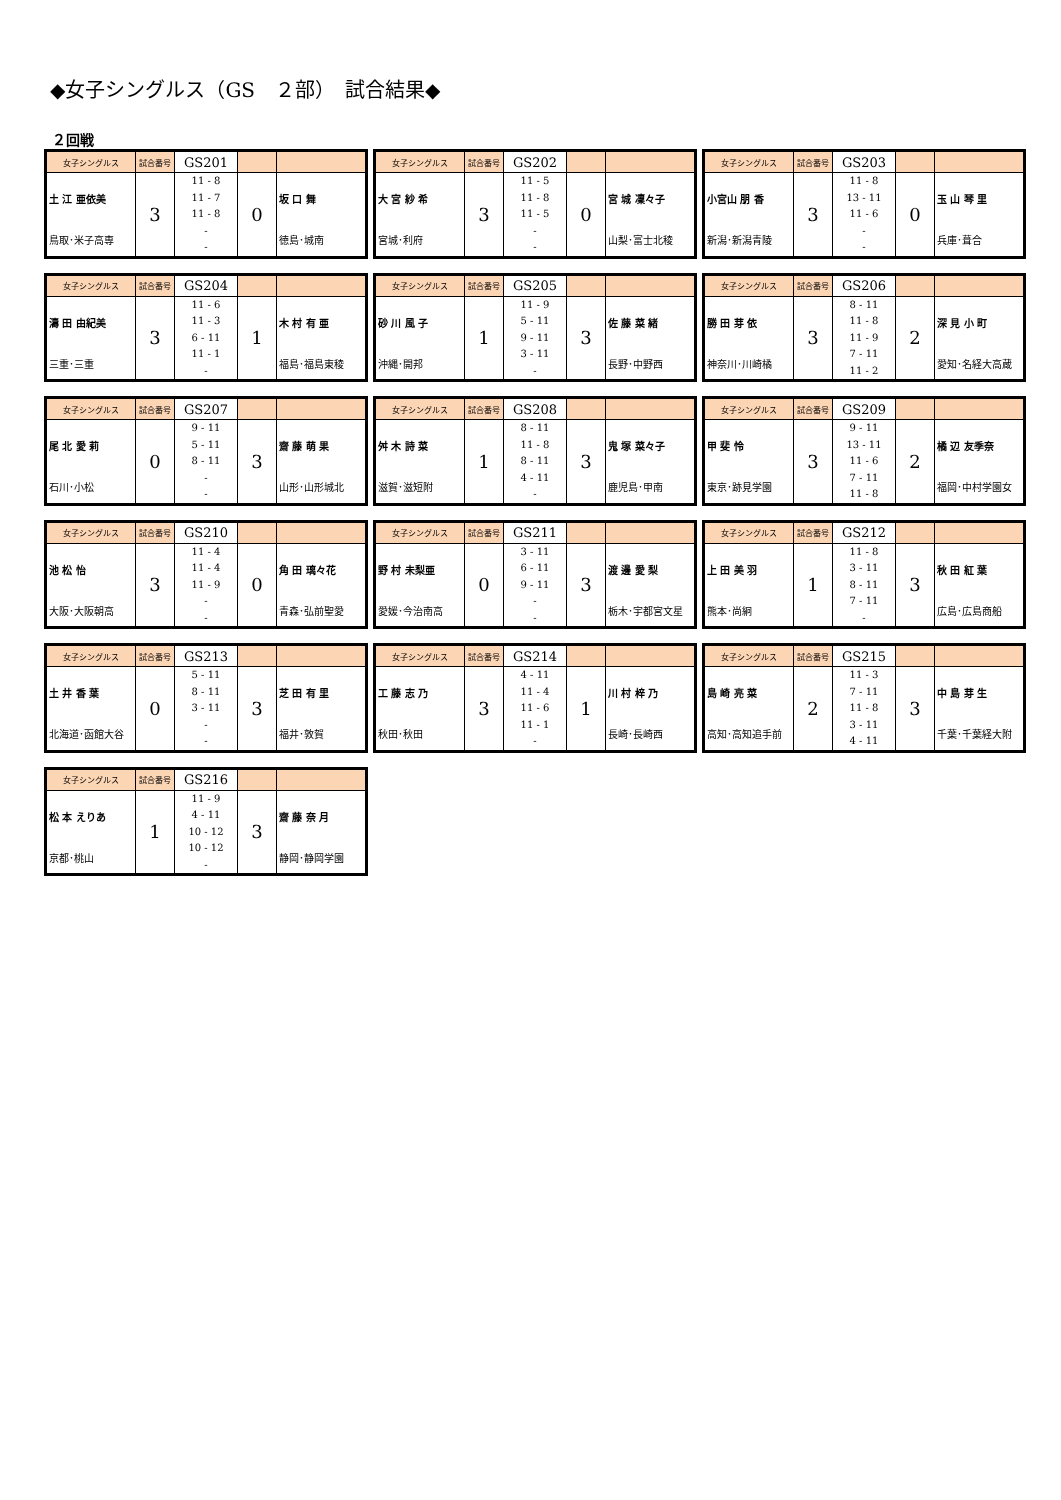◆女子シングルス（GS　２部）　試合結果◆
２回戦
| 女子シングルス | 試合番号 | GS201 | | |
| 土 江 亜依美 鳥取･米子高専 | 3 | 11 - 8 11 - 7 11 - 8 - - | 0 | 坂 口 舞 徳島･城南 |
| 女子シングルス | 試合番号 | GS202 | | |
| 大 宮 紗 希 宮城･利府 | 3 | 11 - 5 11 - 8 11 - 5 - - | 0 | 宮 城 凜々子 山梨･富士北稜 |
| 女子シングルス | 試合番号 | GS203 | | |
| 小宮山 朋 香 新潟･新潟青陵 | 3 | 11 - 8 13 - 11 11 - 6 - - | 0 | 玉 山 琴 里 兵庫･葺合 |
| 女子シングルス | 試合番号 | GS204 | | |
| 濤 田 由紀美 三重･三重 | 3 | 11 - 6 11 - 3 6 - 11 11 - 1 - | 1 | 木 村 有 亜 福島･福島東稜 |
| 女子シングルス | 試合番号 | GS205 | | |
| 砂 川 風 子 沖縄･開邦 | 1 | 11 - 9 5 - 11 9 - 11 3 - 11 - | 3 | 佐 藤 菜 緒 長野･中野西 |
| 女子シングルス | 試合番号 | GS206 | | |
| 勝 田 芽 依 神奈川･川崎橘 | 3 | 8 - 11 11 - 8 11 - 9 7 - 11 11 - 2 | 2 | 深 見 小 町 愛知･名経大高蔵 |
| 女子シングルス | 試合番号 | GS207 | | |
| 尾 北 愛 莉 石川･小松 | 0 | 9 - 11 5 - 11 8 - 11 - - | 3 | 齋 藤 萌 果 山形･山形城北 |
| 女子シングルス | 試合番号 | GS208 | | |
| 舛 木 詩 菜 滋賀･滋短附 | 1 | 8 - 11 11 - 8 8 - 11 4 - 11 - | 3 | 鬼 塚 菜々子 鹿児島･甲南 |
| 女子シングルス | 試合番号 | GS209 | | |
| 甲 斐 怜 東京･跡見学園 | 3 | 9 - 11 13 - 11 11 - 6 7 - 11 11 - 8 | 2 | 橘 辺 友季奈 福岡･中村学園女 |
| 女子シングルス | 試合番号 | GS210 | | |
| 池 松 怡 大阪･大阪朝高 | 3 | 11 - 4 11 - 4 11 - 9 - - | 0 | 角 田 璃々花 青森･弘前聖愛 |
| 女子シングルス | 試合番号 | GS211 | | |
| 野 村 未梨亜 愛媛･今治南高 | 0 | 3 - 11 6 - 11 9 - 11 - - | 3 | 渡 邊 愛 梨 栃木･宇都宮文星 |
| 女子シングルス | 試合番号 | GS212 | | |
| 上 田 美 羽 熊本･尚絅 | 1 | 11 - 8 3 - 11 8 - 11 7 - 11 - | 3 | 秋 田 紅 葉 広島･広島商船 |
| 女子シングルス | 試合番号 | GS213 | | |
| 土 井 香 葉 北海道･函館大谷 | 0 | 5 - 11 8 - 11 3 - 11 - - | 3 | 芝 田 有 里 福井･敦賀 |
| 女子シングルス | 試合番号 | GS214 | | |
| 工 藤 志 乃 秋田･秋田 | 3 | 4 - 11 11 - 4 11 - 6 11 - 1 - | 1 | 川 村 梓 乃 長崎･長崎西 |
| 女子シングルス | 試合番号 | GS215 | | |
| 島 崎 亮 菜 高知･高知追手前 | 2 | 11 - 3 7 - 11 11 - 8 3 - 11 4 - 11 | 3 | 中 島 芽 生 千葉･千葉経大附 |
| 女子シングルス | 試合番号 | GS216 | | |
| 松 本 えりあ 京都･桃山 | 1 | 11 - 9 4 - 11 10 - 12 10 - 12 - | 3 | 齋 藤 奈 月 静岡･静岡学園 |